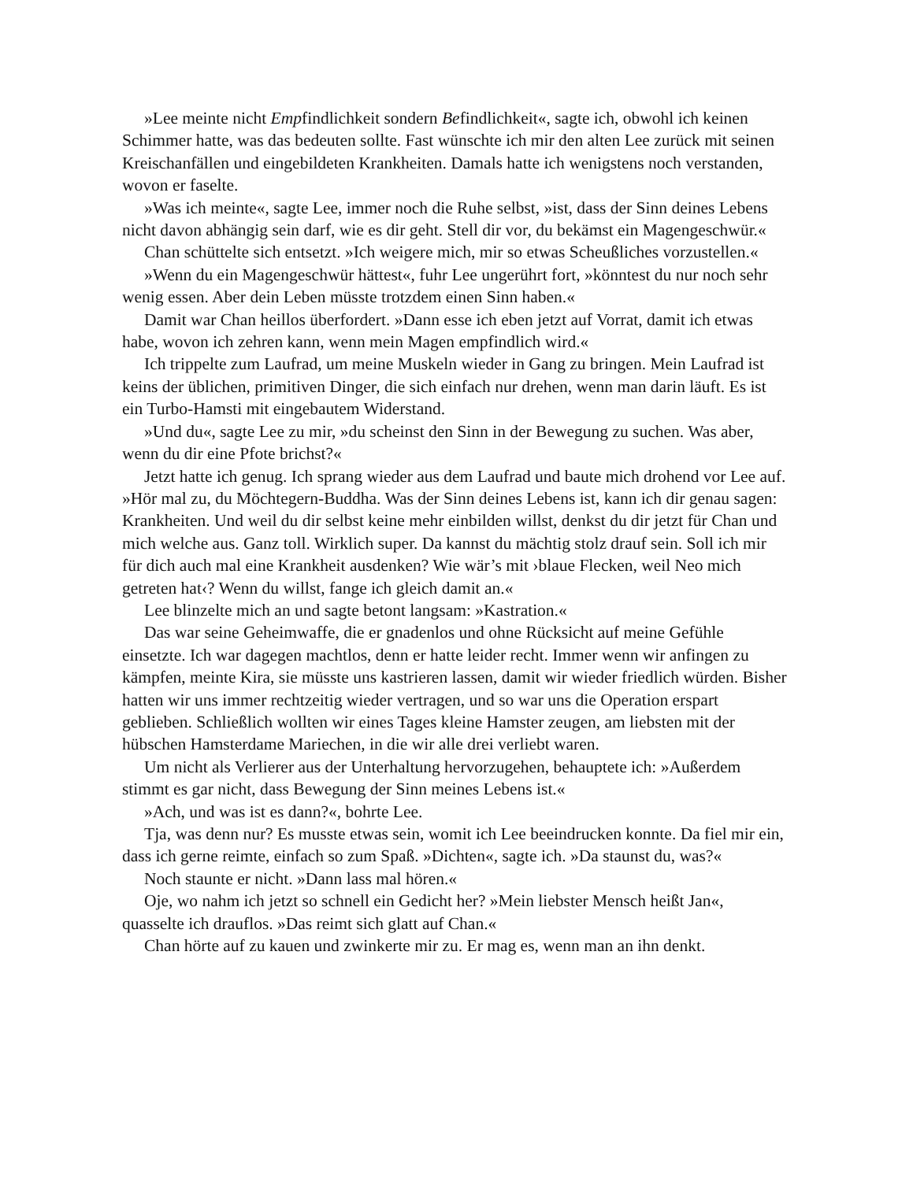»Lee meinte nicht Empfindlichkeit sondern Befindlichkeit«, sagte ich, obwohl ich keinen Schimmer hatte, was das bedeuten sollte. Fast wünschte ich mir den alten Lee zurück mit seinen Kreischanfällen und eingebildeten Krankheiten. Damals hatte ich wenigstens noch verstanden, wovon er faselte.
»Was ich meinte«, sagte Lee, immer noch die Ruhe selbst, »ist, dass der Sinn deines Lebens nicht davon abhängig sein darf, wie es dir geht. Stell dir vor, du bekämst ein Magengeschwür.«
Chan schüttelte sich entsetzt. »Ich weigere mich, mir so etwas Scheußliches vorzustellen.«
»Wenn du ein Magengeschwür hättest«, fuhr Lee ungerührt fort, »könntest du nur noch sehr wenig essen. Aber dein Leben müsste trotzdem einen Sinn haben.«
Damit war Chan heillos überfordert. »Dann esse ich eben jetzt auf Vorrat, damit ich etwas habe, wovon ich zehren kann, wenn mein Magen empfindlich wird.«
Ich trippelte zum Laufrad, um meine Muskeln wieder in Gang zu bringen. Mein Laufrad ist keins der üblichen, primitiven Dinger, die sich einfach nur drehen, wenn man darin läuft. Es ist ein Turbo-Hamsti mit eingebautem Widerstand.
»Und du«, sagte Lee zu mir, »du scheinst den Sinn in der Bewegung zu suchen. Was aber, wenn du dir eine Pfote brichst?«
Jetzt hatte ich genug. Ich sprang wieder aus dem Laufrad und baute mich drohend vor Lee auf. »Hör mal zu, du Möchtegern-Buddha. Was der Sinn deines Lebens ist, kann ich dir genau sagen: Krankheiten. Und weil du dir selbst keine mehr einbilden willst, denkst du dir jetzt für Chan und mich welche aus. Ganz toll. Wirklich super. Da kannst du mächtig stolz drauf sein. Soll ich mir für dich auch mal eine Krankheit ausdenken? Wie wär’s mit ›blaue Flecken, weil Neo mich getreten hat‹? Wenn du willst, fange ich gleich damit an.«
Lee blinzelte mich an und sagte betont langsam: »Kastration.«
Das war seine Geheimwaffe, die er gnadenlos und ohne Rücksicht auf meine Gefühle einsetzte. Ich war dagegen machtlos, denn er hatte leider recht. Immer wenn wir anfingen zu kämpfen, meinte Kira, sie müsste uns kastrieren lassen, damit wir wieder friedlich würden. Bisher hatten wir uns immer rechtzeitig wieder vertragen, und so war uns die Operation erspart geblieben. Schließlich wollten wir eines Tages kleine Hamster zeugen, am liebsten mit der hübschen Hamsterdame Mariechen, in die wir alle drei verliebt waren.
Um nicht als Verlierer aus der Unterhaltung hervorzugehen, behauptete ich: »Außerdem stimmt es gar nicht, dass Bewegung der Sinn meines Lebens ist.«
»Ach, und was ist es dann?«, bohrte Lee.
Tja, was denn nur? Es musste etwas sein, womit ich Lee beeindrucken konnte. Da fiel mir ein, dass ich gerne reimte, einfach so zum Spaß. »Dichten«, sagte ich. »Da staunst du, was?«
Noch staunte er nicht. »Dann lass mal hören.«
Oje, wo nahm ich jetzt so schnell ein Gedicht her? »Mein liebster Mensch heißt Jan«, quasselte ich drauflos. »Das reimt sich glatt auf Chan.«
Chan hörte auf zu kauen und zwinkerte mir zu. Er mag es, wenn man an ihn denkt.